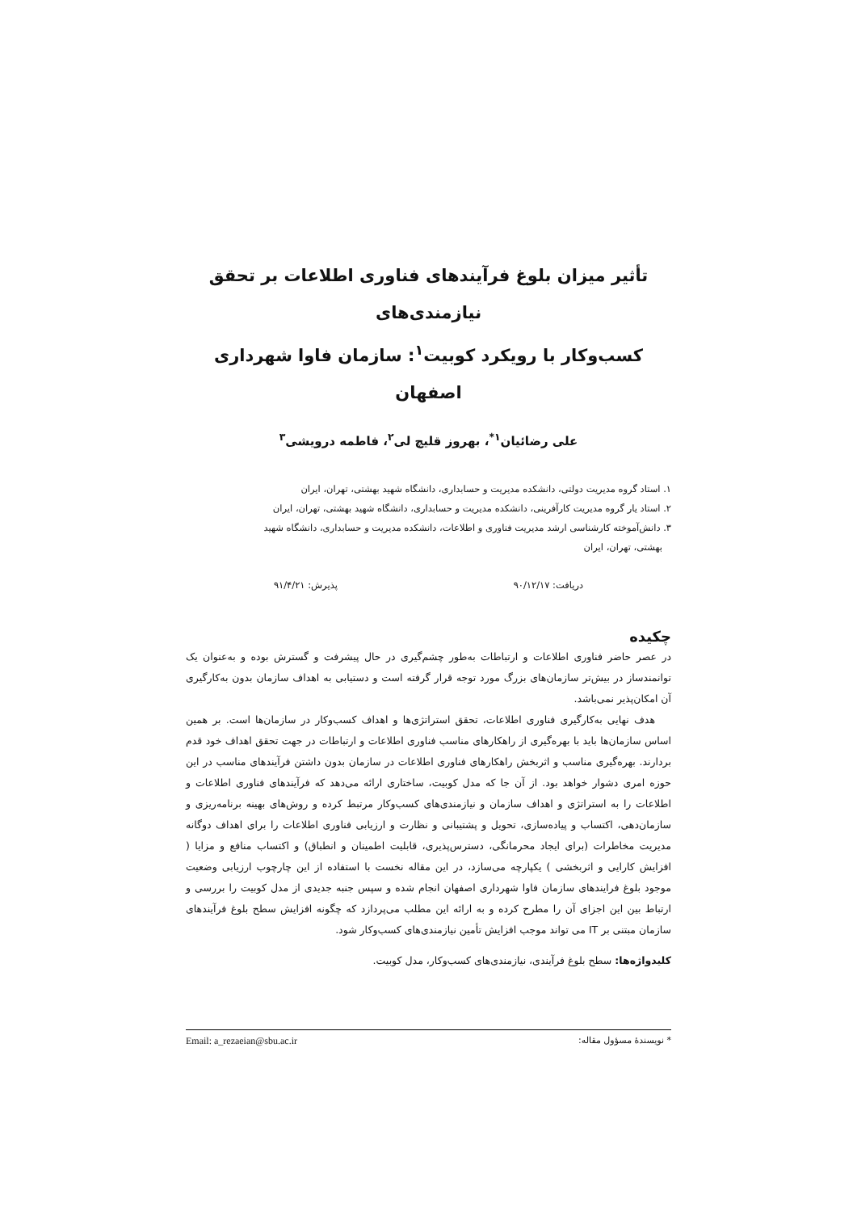تأثیر میزان بلوغ فرآیندهای فناوری اطلاعات بر تحقق نیازمندی‌های
کسب‌وکار با رویکرد کوبیت<sup>۱</sup>: سازمان فاوا شهرداری اصفهان
علی رضائیان<sup>۱*</sup>، بهروز قلیچ لی<sup>۲</sup>، فاطمه درویشی<sup>۳</sup>
۱. استاد گروه مدیریت دولتی، دانشکده مدیریت و حسابداری، دانشگاه شهید بهشتی، تهران، ایران
۲. استاد یار گروه مدیریت کارآفرینی، دانشکده مدیریت و حسابداری، دانشگاه شهید بهشتی، تهران، ایران
۳. دانش‌آموخته کارشناسی ارشد مدیریت فناوری و اطلاعات، دانشکده مدیریت و حسابداری، دانشگاه شهید
بهشتی، تهران، ایران
دریافت: ۹۰/۱۲/۱۷ پذیرش: ۹۱/۴/۲۱
چکیده
در عصر حاضر فناوری اطلاعات و ارتباطات به‌طور چشم‌گیری در حال پیشرفت و گسترش بوده و به‌عنوان یک توانمندساز در بیش‌تر سازمان‌های بزرگ مورد توجه قرار گرفته است و دستیابی به اهداف سازمان بدون به‌کارگیری آن امکان‌پذیر نمی‌باشد.
هدف نهایی به‌کارگیری فناوری اطلاعات، تحقق استراتژی‌ها و اهداف کسب‌وکار در سازمان‌ها است. بر همین اساس سازمان‌ها باید با بهره‌گیری از راهکارهای مناسب فناوری اطلاعات و ارتباطات در جهت تحقق اهداف خود قدم بردارند. بهره‌گیری مناسب و اثربخش راهکارهای فناوری اطلاعات در سازمان بدون داشتن فرآیندهای مناسب در این حوزه امری دشوار خواهد بود. از آن جا که مدل کوبیت، ساختاری ارائه می‌دهد که فرآیندهای فناوری اطلاعات و اطلاعات را به استراتژی و اهداف سازمان و نیازمندی‌های کسب‌وکار مرتبط کرده و روش‌های بهینه برنامه‌ریزی و سازمان‌دهی، اکتساب و پیاده‌سازی، تحویل و پشتیبانی و نظارت و ارزیابی فناوری اطلاعات را برای اهداف دوگانه مدیریت مخاطرات (برای ایجاد محرمانگی، دسترس‌پذیری، قابلیت اطمینان و انطباق) و اکتساب منافع و مزایا ( افزایش کارایی و اثربخشی ) یکپارچه می‌سازد، در این مقاله نخست با استفاده از این چارچوب ارزیابی وضعیت موجود بلوغ فرایندهای سازمان فاوا شهرداری اصفهان انجام شده و سپس جنبه جدیدی از مدل کوبیت را بررسی و ارتباط بین این اجزای آن را مطرح کرده و به ارائه این مطلب می‌پردازد که چگونه افزایش سطح بلوغ فرآیندهای سازمان مبتنی بر IT می تواند موجب افزایش تأمین نیازمندی‌های کسب‌وکار شود.
کلیدواژه‌ها: سطح بلوغ فرآیندی، نیازمندی‌های کسب‌وکار، مدل کوبیت.
* نویسندهٔ مسؤول مقاله: Email: a_rezaeian@sbu.ac.ir